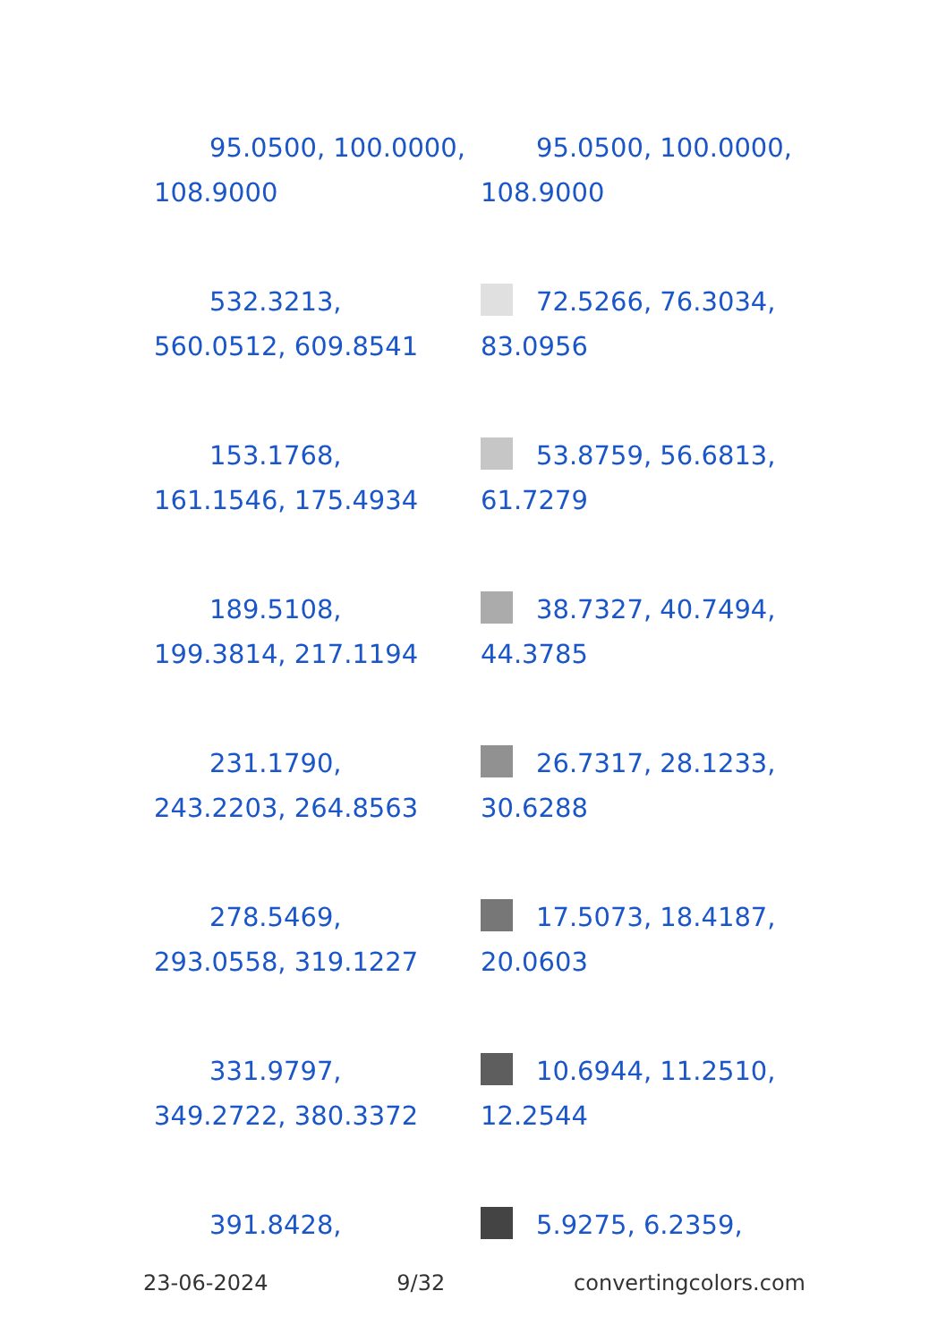| 95.0500, 100.0000, 108.9000 | 95.0500, 100.0000, 108.9000 |
| 532.3213, 560.0512, 609.8541 | 72.5266, 76.3034, 83.0956 |
| 153.1768, 161.1546, 175.4934 | 53.8759, 56.6813, 61.7279 |
| 189.5108, 199.3814, 217.1194 | 38.7327, 40.7494, 44.3785 |
| 231.1790, 243.2203, 264.8563 | 26.7317, 28.1233, 30.6288 |
| 278.5469, 293.0558, 319.1227 | 17.5073, 18.4187, 20.0603 |
| 331.9797, 349.2722, 380.3372 | 10.6944, 11.2510, 12.2544 |
| 391.8428, | 5.9275, 6.2359, |
23-06-2024 9/32 convertingcolors.com